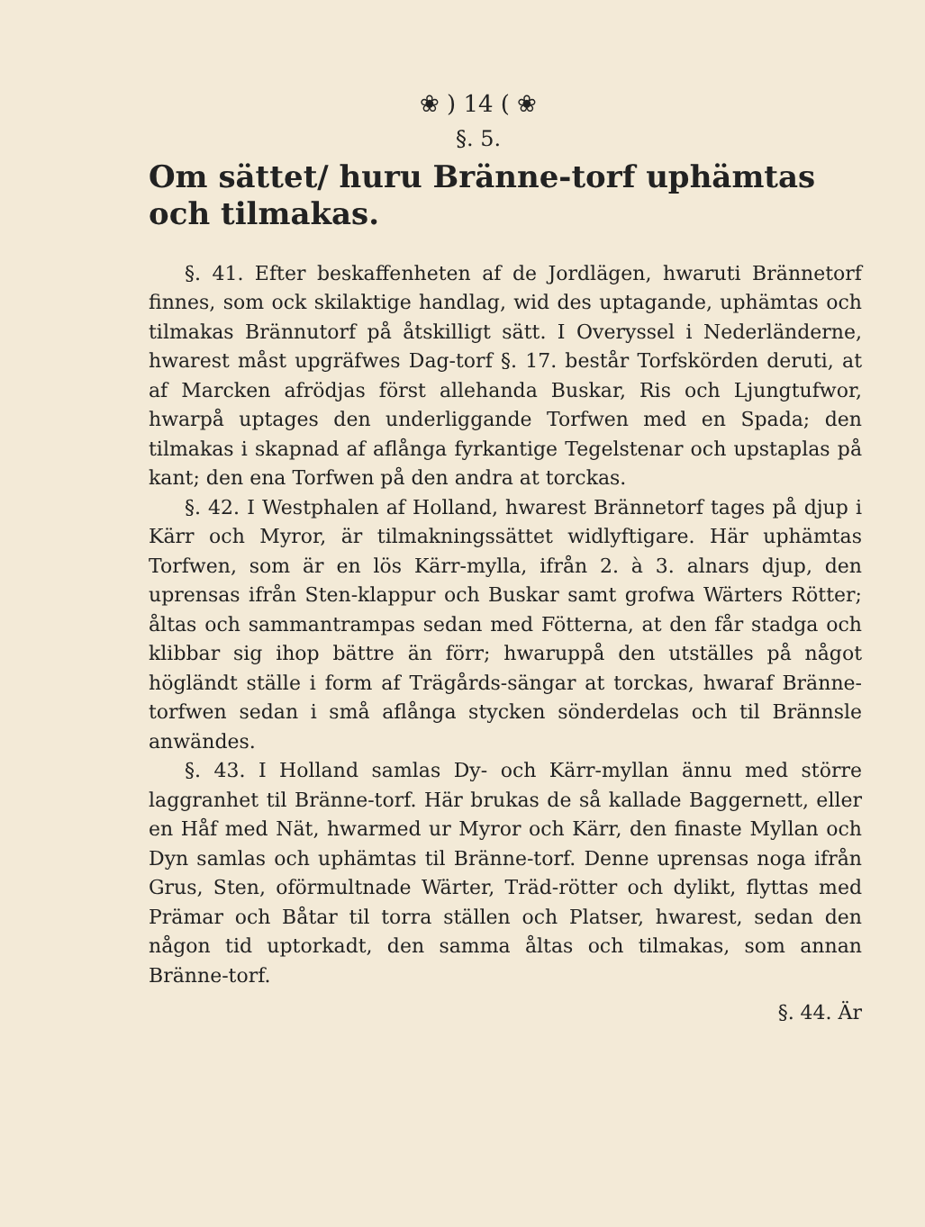❀ ) 14 ( ❀
§. 5.
Om sättet/ huru Bränne-torf uphämtas och tilmakas.
§. 41. Efter beskaffenheten af de Jordlägen, hwaruti Brännetorf finnes, som ock skilaktige handlag, wid des uptagande, uphämtas och tilmakas Brännutorf på åtskilligt sätt. I Overyssel i Nederländerne, hwarest måst upgräfwes Dag-torf §. 17. består Torfskörden deruti, at af Marcken afrödjas först allehanda Buskar, Ris och Ljungtufwor, hwarpå uptages den underliggande Torfwen med en Spada; den tilmakas i skapnad af aflånga fyrkantige Tegelstenar och upstaplas på kant; den ena Torfwen på den andra at torckas.
§. 42. I Westphalen af Holland, hwarest Brännetorf tages på djup i Kärr och Myror, är tilmakningssättet widlyftigare. Här uphämtas Torfwen, som är en lös Kärr-mylla, ifrån 2. à 3. alnars djup, den uprensas ifrån Sten-klappur och Buskar samt grofwa Wärters Rötter; åltas och sammantrampas sedan med Fötterna, at den får stadga och klibbar sig ihop bättre än förr; hwaruppå den utställes på något högländt ställe i form af Trägårds-sängar at torckas, hwaraf Bränne-torfwen sedan i små aflånga stycken sönderdelas och til Brännsle anwändes.
§. 43. I Holland samlas Dy- och Kärr-myllan ännu med större laggranhet til Bränne-torf. Här brukas de så kallade Baggernett, eller en Håf med Nät, hwarmed ur Myror och Kärr, den finaste Myllan och Dyn samlas och uphämtas til Bränne-torf. Denne uprensas noga ifrån Grus, Sten, oförmultnade Wärter, Träd-rötter och dylikt, flyttas med Prämar och Båtar til torra ställen och Platser, hwarest, sedan den någon tid uptorkadt, den samma åltas och tilmakas, som annan Bränne-torf.
§. 44. Är